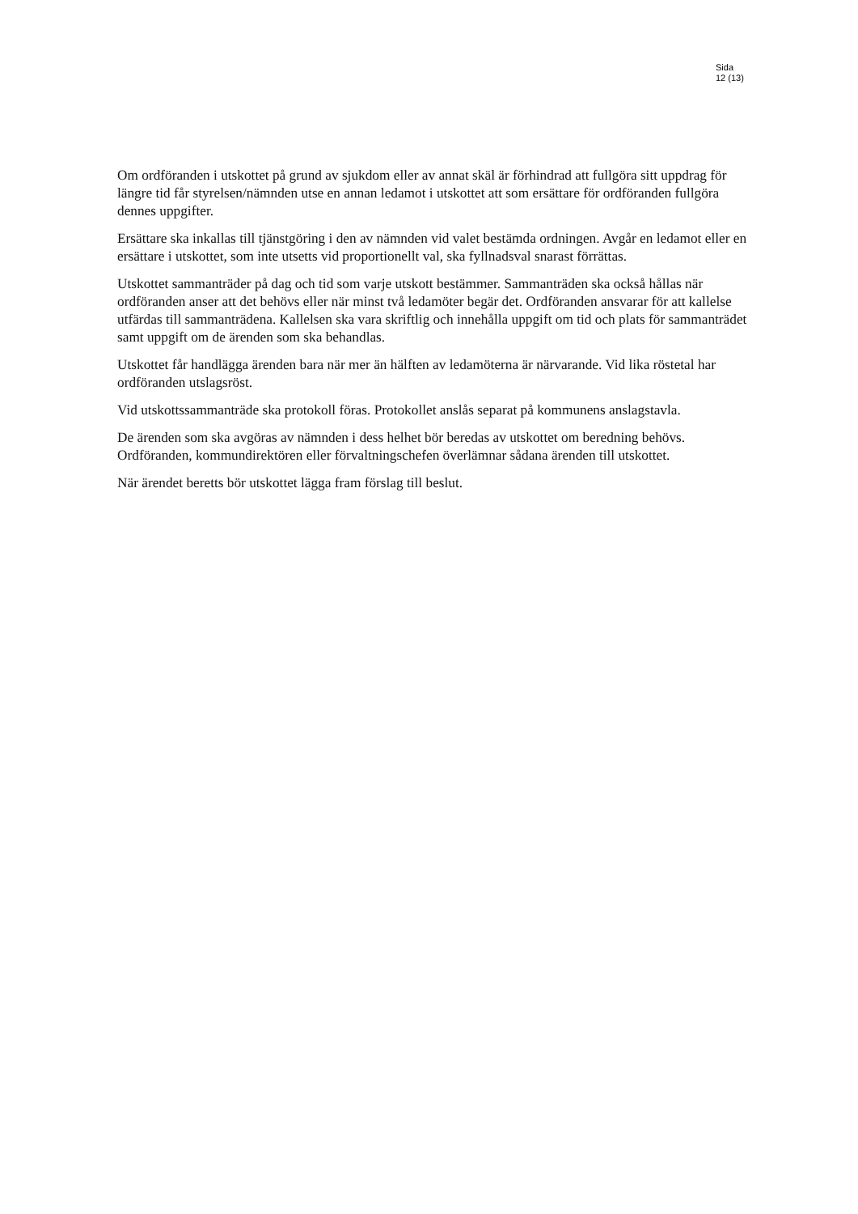Sida
12 (13)
Om ordföranden i utskottet på grund av sjukdom eller av annat skäl är förhindrad att fullgöra sitt uppdrag för längre tid får styrelsen/nämnden utse en annan ledamot i utskottet att som ersättare för ordföranden fullgöra dennes uppgifter.
Ersättare ska inkallas till tjänstgöring i den av nämnden vid valet bestämda ordningen. Avgår en ledamot eller en ersättare i utskottet, som inte utsetts vid proportionellt val, ska fyllnadsval snarast förrättas.
Utskottet sammanträder på dag och tid som varje utskott bestämmer. Sammanträden ska också hållas när ordföranden anser att det behövs eller när minst två ledamöter begär det. Ordföranden ansvarar för att kallelse utfärdas till sammanträdena. Kallelsen ska vara skriftlig och innehålla uppgift om tid och plats för sammanträdet samt uppgift om de ärenden som ska behandlas.
Utskottet får handlägga ärenden bara när mer än hälften av ledamöterna är närvarande. Vid lika röstetal har ordföranden utslagsröst.
Vid utskottssammanträde ska protokoll föras. Protokollet anslås separat på kommunens anslagstavla.
De ärenden som ska avgöras av nämnden i dess helhet bör beredas av utskottet om beredning behövs. Ordföranden, kommundirektören eller förvaltningschefen överlämnar sådana ärenden till utskottet.
När ärendet beretts bör utskottet lägga fram förslag till beslut.